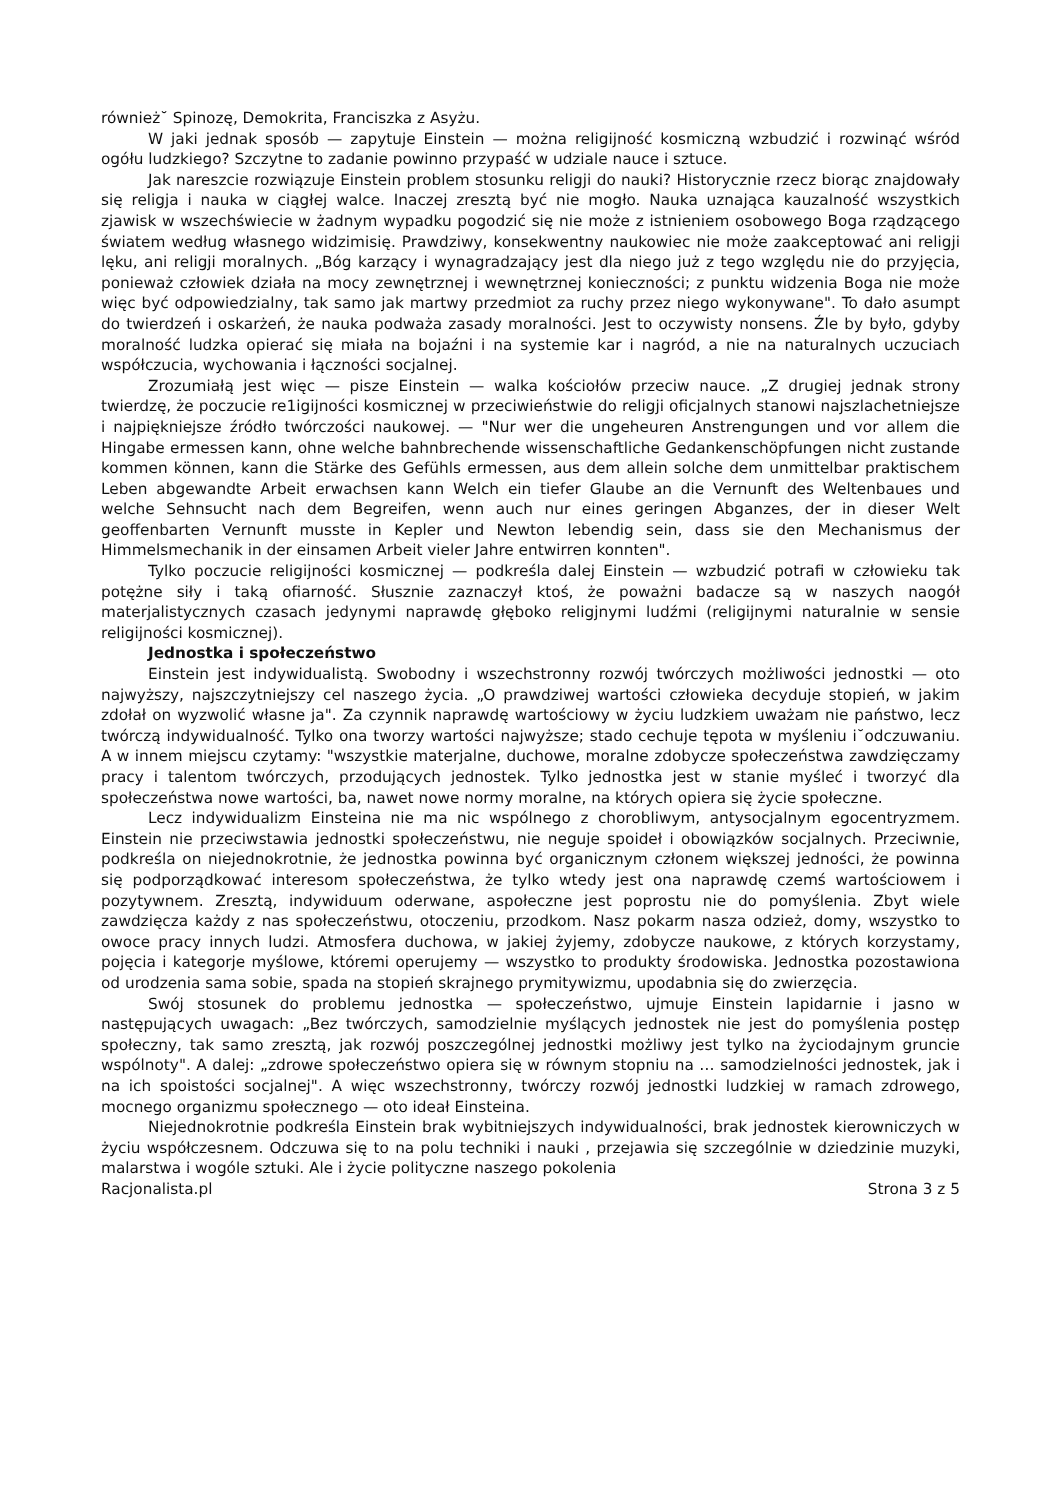również˘ Spinozę, Demokrita, Franciszka z Asyżu.
W jaki jednak sposób — zapytuje Einstein — można religijność kosmiczną wzbudzić i rozwinąć wśród ogółu ludzkiego? Szczytne to zadanie powinno przypaść w udziale nauce i sztuce.
Jak nareszcie rozwiązuje Einstein problem stosunku religji do nauki? Historycznie rzecz biorąc znajdowały się religja i nauka w ciągłej walce. Inaczej zresztą być nie mogło. Nauka uznająca kauzalność wszystkich zjawisk w wszechświecie w żadnym wypadku pogodzić się nie może z istnieniem osobowego Boga rządzącego światem według własnego widzimisię. Prawdziwy, konsekwentny naukowiec nie może zaakceptować ani religji lęku, ani religji moralnych. „Bóg karzący i wynagradzający jest dla niego już z tego względu nie do przyjęcia, ponieważ człowiek działa na mocy zewnętrznej i wewnętrznej konieczności; z punktu widzenia Boga nie może więc być odpowiedzialny, tak samo jak martwy przedmiot za ruchy przez niego wykonywane". To dało asumpt do twierdzeń i oskarżeń, że nauka podważa zasady moralności. Jest to oczywisty nonsens. Źle by było, gdyby moralność ludzka opierać się miała na bojaźni i na systemie kar i nagród, a nie na naturalnych uczuciach współczucia, wychowania i łączności socjalnej.
Zrozumiałą jest więc — pisze Einstein — walka kościołów przeciw nauce. „Z drugiej jednak strony twierdzę, że poczucie re1igijności kosmicznej w przeciwieństwie do religji oficjalnych stanowi najszlachetniejsze i najpiękniejsze źródło twórczości naukowej. — "Nur wer die ungeheuren Anstrengungen und vor allem die Hingabe ermessen kann, ohne welche bahnbrechende wissenschaftliche Gedankenschöpfungen nicht zustande kommen können, kann die Stärke des Gefühls ermessen, aus dem allein solche dem unmittelbar praktischem Leben abgewandte Arbeit erwachsen kann Welch ein tiefer Glaube an die Vernunft des Weltenbaues und welche Sehnsucht nach dem Begreifen, wenn auch nur eines geringen Abganzes, der in dieser Welt geoffenbarten Vernunft musste in Kepler und Newton lebendig sein, dass sie den Mechanismus der Himmelsmechanik in der einsamen Arbeit vieler Jahre entwirren konnten".
Tylko poczucie religijności kosmicznej — podkreśla dalej Einstein — wzbudzić potrafi w człowieku tak potężne siły i taką ofiarność. Słusznie zaznaczył ktoś, że poważni badacze są w naszych naogół materjalistycznych czasach jedynymi naprawdę głęboko religjnymi ludźmi (religijnymi naturalnie w sensie religijności kosmicznej).
Jednostka i społeczeństwo
Einstein jest indywidualistą. Swobodny i wszechstronny rozwój twórczych możliwości jednostki — oto najwyższy, najszczytniejszy cel naszego życia. „O prawdziwej wartości człowieka decyduje stopień, w jakim zdołał on wyzwolić własne ja". Za czynnik naprawdę wartościowy w życiu ludzkiem uważam nie państwo, lecz twórczą indywidualność. Tylko ona tworzy wartości najwyższe; stado cechuje tępota w myśleniu i˘odczuwaniu. A w innem miejscu czytamy: "wszystkie materjalne, duchowe, moralne zdobycze społeczeństwa zawdzięczamy pracy i talentom twórczych, przodujących jednostek. Tylko jednostka jest w stanie myśleć i tworzyć dla społeczeństwa nowe wartości, ba, nawet nowe normy moralne, na których opiera się życie społeczne.
Lecz indywidualizm Einsteina nie ma nic wspólnego z chorobliwym, antysocjalnym egocentryzmem. Einstein nie przeciwstawia jednostki społeczeństwu, nie neguje spoideł i obowiązków socjalnych. Przeciwnie, podkreśla on niejednokrotnie, że jednostka powinna być organicznym członem większej jedności, że powinna się podporządkować interesom społeczeństwa, że tylko wtedy jest ona naprawdę czemś wartościowem i pozytywnem. Zresztą, indywiduum oderwane, aspołeczne jest poprostu nie do pomyślenia. Zbyt wiele zawdzięcza każdy z nas społeczeństwu, otoczeniu, przodkom. Nasz pokarm nasza odzież, domy, wszystko to owoce pracy innych ludzi. Atmosfera duchowa, w jakiej żyjemy, zdobycze naukowe, z których korzystamy, pojęcia i kategorje myślowe, któremi operujemy — wszystko to produkty środowiska. Jednostka pozostawiona od urodzenia sama sobie, spada na stopień skrajnego prymitywizmu, upodabnia się do zwierzęcia.
Swój stosunek do problemu jednostka — społeczeństwo, ujmuje Einstein lapidarnie i jasno w następujących uwagach: „Bez twórczych, samodzielnie myślących jednostek nie jest do pomyślenia postęp społeczny, tak samo zresztą, jak rozwój poszczególnej jednostki możliwy jest tylko na życiodajnym gruncie wspólnoty". A dalej: „zdrowe społeczeństwo opiera się w równym stopniu na … samodzielności jednostek, jak i na ich spoistości socjalnej". A więc wszechstronny, twórczy rozwój jednostki ludzkiej w ramach zdrowego, mocnego organizmu społecznego — oto ideał Einsteina.
Niejednokrotnie podkreśla Einstein brak wybitniejszych indywidualności, brak jednostek kierowniczych w życiu współczesnem. Odczuwa się to na polu techniki i nauki , przejawia się szczególnie w dziedzinie muzyki, malarstwa i wogóle sztuki. Ale i życie polityczne naszego pokolenia
Racjonalista.pl Strona 3 z 5